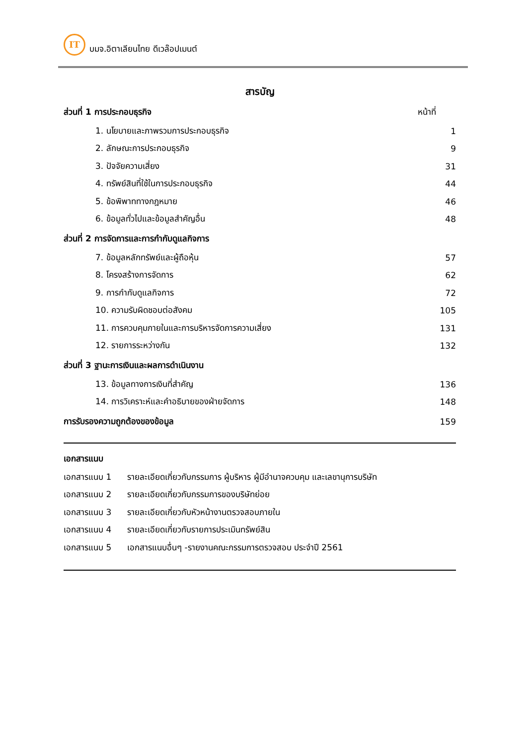IT
บมจ.อิตาเลียนไทย ดีเวล๊อปเมนต์
สารบัญ
ส่วนที่ 1 การประกอบธุรกิจ หน้าที่
1. นโยบายและภาพรวมการประกอบธุรกิจ 1
2. ลักษณะการประกอบธุรกิจ 9
3. ปัจจัยความเสี่ยง 31
4. ทรัพย์สินที่ใช้ในการประกอบธุรกิจ 44
5. ข้อพิพาททางกฎหมาย 46
6. ข้อมูลทั่วไปและข้อมูลสำคัญอื่น 48
ส่วนที่ 2 การจัดการและการกำกับดูแลกิจการ
7. ข้อมูลหลักทรัพย์และผู้ถือหุ้น 57
8. โครงสร้างการจัดการ 62
9. การกำกับดูแลกิจการ 72
10. ความรับผิดชอบต่อสังคม 105
11. การควบคุมภายในและการบริหารจัดการความเสี่ยง 131
12. รายการระหว่างกัน 132
ส่วนที่ 3 ฐานะการเงินและผลการดำเนินงาน
13. ข้อมูลทางการเงินที่สำคัญ 136
14. การวิเคราะห์และคำอธิบายของฝ่ายจัดการ 148
การรับรองความถูกต้องของข้อมูล 159
เอกสารแนบ
เอกสารแนบ 1 รายละเอียดเกี่ยวกับกรรมการ ผู้บริหาร ผู้มีอำนาจควบคุม และเลขานุการบริษัท
เอกสารแนบ 2 รายละเอียดเกี่ยวกับกรรมการของบริษัทย่อย
เอกสารแนบ 3 รายละเอียดเกี่ยวกับหัวหน้างานตรวจสอบภายใน
เอกสารแนบ 4 รายละเอียดเกี่ยวกับรายการประเมินทรัพย์สิน
เอกสารแนบ 5 เอกสารแนบอื่นๆ -รายงานคณะกรรมการตรวจสอบ ประจำปี 2561